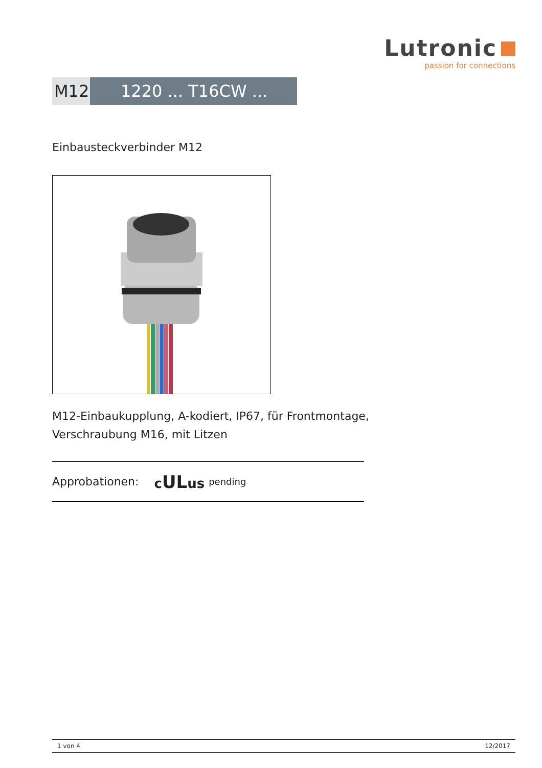Lutronic
passion for connections
M12 1220 ... T16CW ...
Einbausteckverbinder M12
M12-Einbaukupplung, A-kodiert, IP67, für Frontmontage,
Verschraubung M16, mit Litzen
Approbationen: cULus pending
1 von 4 12/2017